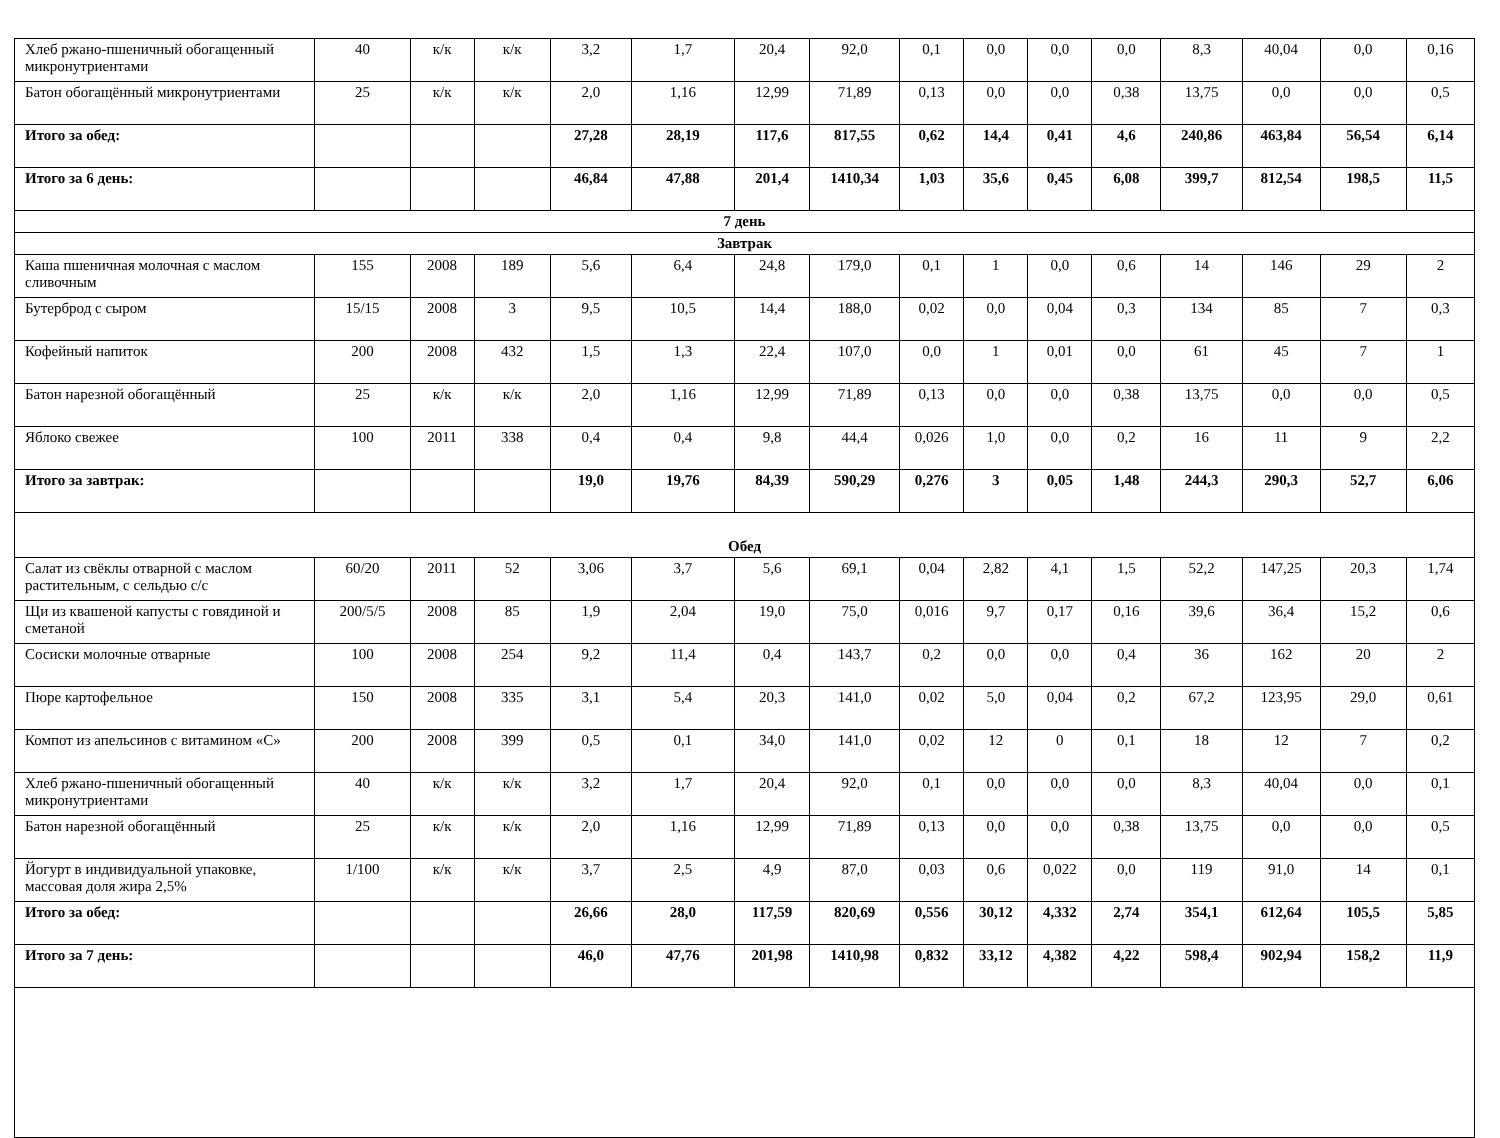| Хлеб ржано-пшеничный обогащенный микронутриентами | 40 | к/к | к/к | 3,2 | 1,7 | 20,4 | 92,0 | 0,1 | 0,0 | 0,0 | 0,0 | 8,3 | 40,04 | 0,0 | 0,16 |
| Батон обогащённый микронутриентами | 25 | к/к | к/к | 2,0 | 1,16 | 12,99 | 71,89 | 0,13 | 0,0 | 0,0 | 0,38 | 13,75 | 0,0 | 0,0 | 0,5 |
| Итого за обед: | | | | 27,28 | 28,19 | 117,6 | 817,55 | 0,62 | 14,4 | 0,41 | 4,6 | 240,86 | 463,84 | 56,54 | 6,14 |
| Итого за 6 день: | | | | 46,84 | 47,88 | 201,4 | 1410,34 | 1,03 | 35,6 | 0,45 | 6,08 | 399,7 | 812,54 | 198,5 | 11,5 |
| 7 день | | | | | | | | | | | | | | | |
| Завтрак | | | | | | | | | | | | | | | |
| Каша пшеничная молочная с маслом сливочным | 155 | 2008 | 189 | 5,6 | 6,4 | 24,8 | 179,0 | 0,1 | 1 | 0,0 | 0,6 | 14 | 146 | 29 | 2 |
| Бутерброд с сыром | 15/15 | 2008 | 3 | 9,5 | 10,5 | 14,4 | 188,0 | 0,02 | 0,0 | 0,04 | 0,3 | 134 | 85 | 7 | 0,3 |
| Кофейный напиток | 200 | 2008 | 432 | 1,5 | 1,3 | 22,4 | 107,0 | 0,0 | 1 | 0,01 | 0,0 | 61 | 45 | 7 | 1 |
| Батон нарезной обогащённый | 25 | к/к | к/к | 2,0 | 1,16 | 12,99 | 71,89 | 0,13 | 0,0 | 0,0 | 0,38 | 13,75 | 0,0 | 0,0 | 0,5 |
| Яблоко свежее | 100 | 2011 | 338 | 0,4 | 0,4 | 9,8 | 44,4 | 0,026 | 1,0 | 0,0 | 0,2 | 16 | 11 | 9 | 2,2 |
| Итого за завтрак: | | | | 19,0 | 19,76 | 84,39 | 590,29 | 0,276 | 3 | 0,05 | 1,48 | 244,3 | 290,3 | 52,7 | 6,06 |
| Обед | | | | | | | | | | | | | | | |
| Салат из свёклы отварной с маслом растительным, с сельдью с/с | 60/20 | 2011 | 52 | 3,06 | 3,7 | 5,6 | 69,1 | 0,04 | 2,82 | 4,1 | 1,5 | 52,2 | 147,25 | 20,3 | 1,74 |
| Щи из квашеной капусты с говядиной и сметаной | 200/5/5 | 2008 | 85 | 1,9 | 2,04 | 19,0 | 75,0 | 0,016 | 9,7 | 0,17 | 0,16 | 39,6 | 36,4 | 15,2 | 0,6 |
| Сосиски молочные отварные | 100 | 2008 | 254 | 9,2 | 11,4 | 0,4 | 143,7 | 0,2 | 0,0 | 0,0 | 0,4 | 36 | 162 | 20 | 2 |
| Пюре картофельное | 150 | 2008 | 335 | 3,1 | 5,4 | 20,3 | 141,0 | 0,02 | 5,0 | 0,04 | 0,2 | 67,2 | 123,95 | 29,0 | 0,61 |
| Компот из апельсинов с витамином «С» | 200 | 2008 | 399 | 0,5 | 0,1 | 34,0 | 141,0 | 0,02 | 12 | 0 | 0,1 | 18 | 12 | 7 | 0,2 |
| Хлеб ржано-пшеничный обогащенный микронутриентами | 40 | к/к | к/к | 3,2 | 1,7 | 20,4 | 92,0 | 0,1 | 0,0 | 0,0 | 0,0 | 8,3 | 40,04 | 0,0 | 0,1 |
| Батон нарезной обогащённый | 25 | к/к | к/к | 2,0 | 1,16 | 12,99 | 71,89 | 0,13 | 0,0 | 0,0 | 0,38 | 13,75 | 0,0 | 0,0 | 0,5 |
| Йогурт в индивидуальной упаковке, массовая доля жира 2,5% | 1/100 | к/к | к/к | 3,7 | 2,5 | 4,9 | 87,0 | 0,03 | 0,6 | 0,022 | 0,0 | 119 | 91,0 | 14 | 0,1 |
| Итого за обед: | | | | 26,66 | 28,0 | 117,59 | 820,69 | 0,556 | 30,12 | 4,332 | 2,74 | 354,1 | 612,64 | 105,5 | 5,85 |
| Итого за 7 день: | | | | 46,0 | 47,76 | 201,98 | 1410,98 | 0,832 | 33,12 | 4,382 | 4,22 | 598,4 | 902,94 | 158,2 | 11,9 |